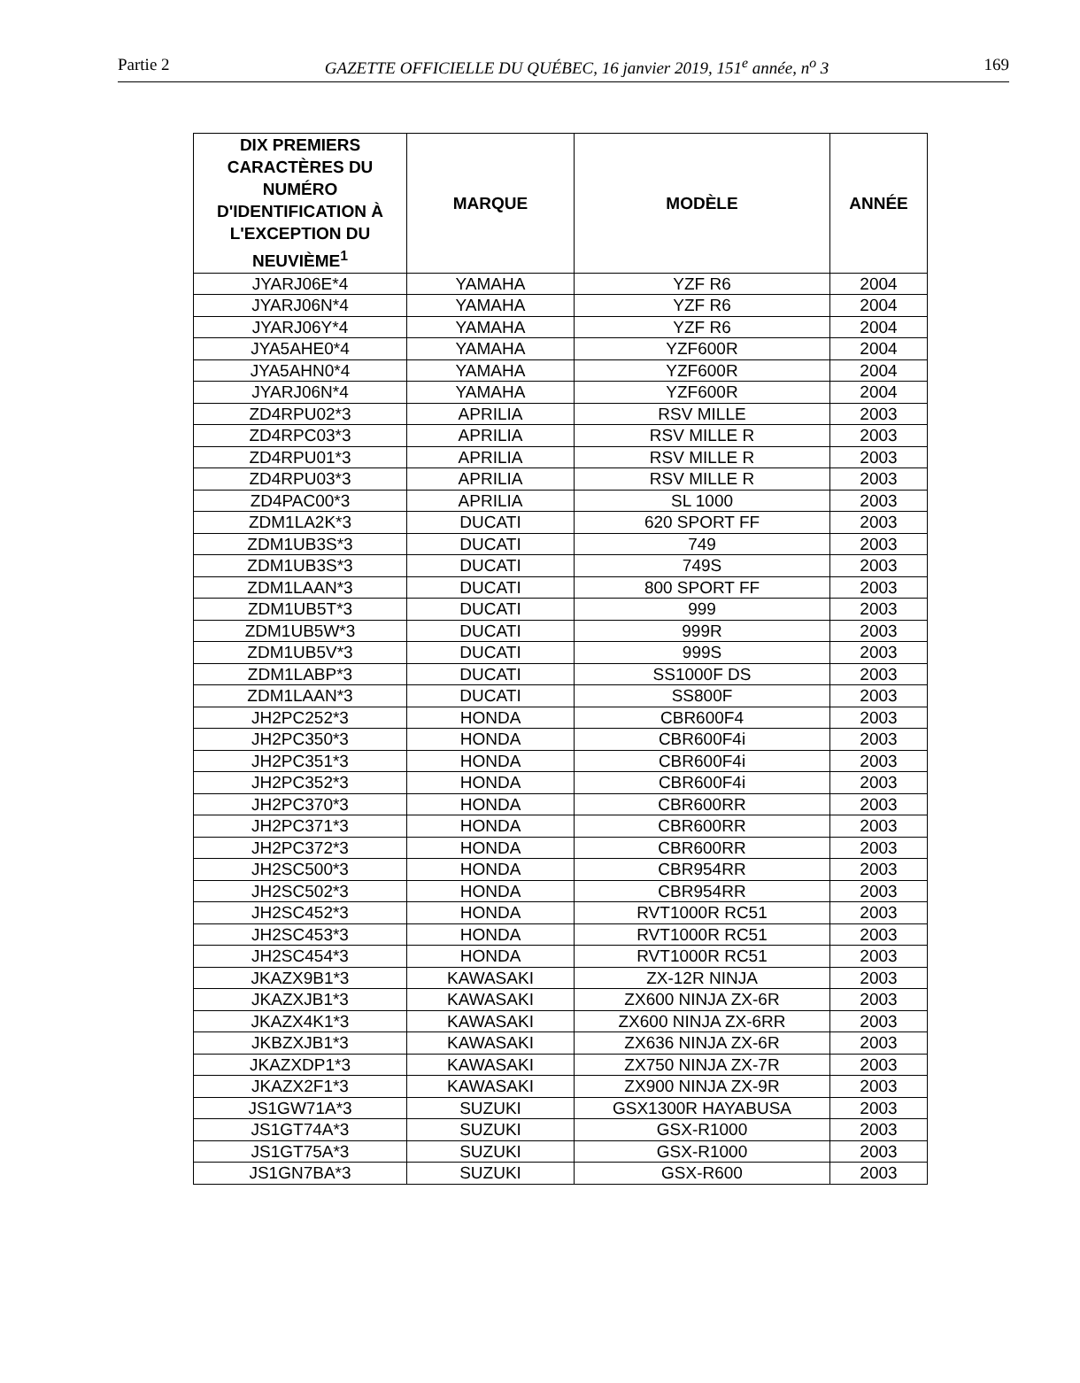Partie 2 GAZETTE OFFICIELLE DU QUÉBEC, 16 janvier 2019, 151<sup>e</sup> année, n<sup>o</sup> 3 169
| DIX PREMIERS CARACTÈRES DU NUMÉRO D'IDENTIFICATION À L'EXCEPTION DU NEUVIÈME<sup>1</sup> | MARQUE | MODÈLE | ANNÉE |
| --- | --- | --- | --- |
| JYARJ06E*4 | YAMAHA | YZF R6 | 2004 |
| JYARJ06N*4 | YAMAHA | YZF R6 | 2004 |
| JYARJ06Y*4 | YAMAHA | YZF R6 | 2004 |
| JYA5AHE0*4 | YAMAHA | YZF600R | 2004 |
| JYA5AHN0*4 | YAMAHA | YZF600R | 2004 |
| JYARJ06N*4 | YAMAHA | YZF600R | 2004 |
| ZD4RPU02*3 | APRILIA | RSV MILLE | 2003 |
| ZD4RPC03*3 | APRILIA | RSV MILLE R | 2003 |
| ZD4RPU01*3 | APRILIA | RSV MILLE R | 2003 |
| ZD4RPU03*3 | APRILIA | RSV MILLE R | 2003 |
| ZD4PAC00*3 | APRILIA | SL 1000 | 2003 |
| ZDM1LA2K*3 | DUCATI | 620 SPORT FF | 2003 |
| ZDM1UB3S*3 | DUCATI | 749 | 2003 |
| ZDM1UB3S*3 | DUCATI | 749S | 2003 |
| ZDM1LAAN*3 | DUCATI | 800 SPORT FF | 2003 |
| ZDM1UB5T*3 | DUCATI | 999 | 2003 |
| ZDM1UB5W*3 | DUCATI | 999R | 2003 |
| ZDM1UB5V*3 | DUCATI | 999S | 2003 |
| ZDM1LABP*3 | DUCATI | SS1000F DS | 2003 |
| ZDM1LAAN*3 | DUCATI | SS800F | 2003 |
| JH2PC252*3 | HONDA | CBR600F4 | 2003 |
| JH2PC350*3 | HONDA | CBR600F4i | 2003 |
| JH2PC351*3 | HONDA | CBR600F4i | 2003 |
| JH2PC352*3 | HONDA | CBR600F4i | 2003 |
| JH2PC370*3 | HONDA | CBR600RR | 2003 |
| JH2PC371*3 | HONDA | CBR600RR | 2003 |
| JH2PC372*3 | HONDA | CBR600RR | 2003 |
| JH2SC500*3 | HONDA | CBR954RR | 2003 |
| JH2SC502*3 | HONDA | CBR954RR | 2003 |
| JH2SC452*3 | HONDA | RVT1000R RC51 | 2003 |
| JH2SC453*3 | HONDA | RVT1000R RC51 | 2003 |
| JH2SC454*3 | HONDA | RVT1000R RC51 | 2003 |
| JKAZX9B1*3 | KAWASAKI | ZX-12R NINJA | 2003 |
| JKAZXJB1*3 | KAWASAKI | ZX600 NINJA ZX-6R | 2003 |
| JKAZX4K1*3 | KAWASAKI | ZX600 NINJA ZX-6RR | 2003 |
| JKBZXJB1*3 | KAWASAKI | ZX636 NINJA ZX-6R | 2003 |
| JKAZXDP1*3 | KAWASAKI | ZX750 NINJA ZX-7R | 2003 |
| JKAZX2F1*3 | KAWASAKI | ZX900 NINJA ZX-9R | 2003 |
| JS1GW71A*3 | SUZUKI | GSX1300R HAYABUSA | 2003 |
| JS1GT74A*3 | SUZUKI | GSX-R1000 | 2003 |
| JS1GT75A*3 | SUZUKI | GSX-R1000 | 2003 |
| JS1GN7BA*3 | SUZUKI | GSX-R600 | 2003 |